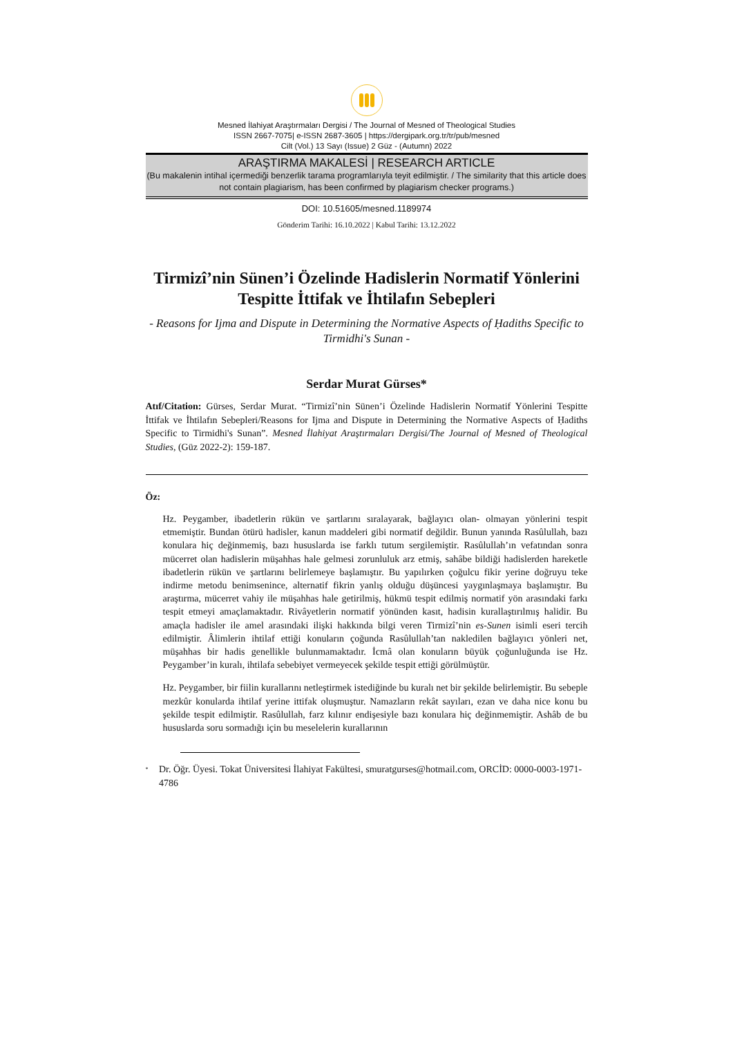Mesned İlahiyat Araştırmaları Dergisi / The Journal of Mesned of Theological Studies
ISSN 2667-7075| e-ISSN 2687-3605 | https://dergipark.org.tr/tr/pub/mesned
Cilt (Vol.) 13 Sayı (Issue) 2 Güz - (Autumn) 2022
ARAŞTIRMA MAKALESİ | RESEARCH ARTICLE
(Bu makalenin intihal içermediği benzerlik tarama programlarıyla teyit edilmiştir. / The similarity that this article does not contain plagiarism, has been confirmed by plagiarism checker programs.)
DOI: 10.51605/mesned.1189974
Gönderim Tarihi: 16.10.2022 | Kabul Tarihi: 13.12.2022
Tirmizî’nin Sünen’i Özelinde Hadislerin Normatif Yönlerini Tespitte İttifak ve İhtilafın Sebepleri
- Reasons for Ijma and Dispute in Determining the Normative Aspects of Ḥadiths Specific to Tirmidhi's Sunan -
Serdar Murat Gürses*
Atıf/Citation: Gürses, Serdar Murat. “Tirmizî’nin Sünen’i Özelinde Hadislerin Normatif Yönlerini Tespitte İttifak ve İhtilafın Sebepleri/Reasons for Ijma and Dispute in Determining the Normative Aspects of Ḥadiths Specific to Tirmidhi's Sunan”. Mesned İlahiyat Araştırmaları Dergisi/The Journal of Mesned of Theological Studies, (Güz 2022-2): 159-187.
Öz:
Hz. Peygamber, ibadetlerin rükün ve şartlarını sıralayarak, bağlayıcı olan- olmayan yönlerini tespit etmemiştir. Bundan ötürü hadisler, kanun maddeleri gibi normatif değildir. Bunun yanında Rasûlullah, bazı konulara hiç değinmemiş, bazı hususlarda ise farklı tutum sergilemiştir. Rasûlullah’ın vefatından sonra mücerret olan hadislerin müşahhas hale gelmesi zorunluluk arz etmiş, sahâbe bildiği hadislerden hareketle ibadetlerin rükün ve şartlarını belirlemeye başlamıştır. Bu yapılırken çoğulcu fikir yerine doğruyu teke indirme metodu benimsenince, alternatif fikrin yanlış olduğu düşüncesi yaygınlaşmaya başlamıştır. Bu araştırma, mücerret vahiy ile müşahhas hale getirilmiş, hükmü tespit edilmiş normatif yön arasındaki farkı tespit etmeyi amaçlamaktadır. Rivâyetlerin normatif yönünden kasıt, hadisin kurallaştırılmış halidir. Bu amaçla hadisler ile amel arasındaki ilişki hakkında bilgi veren Tirmizî’nin es-Sunen isimli eseri tercih edilmiştir. Âlimlerin ihtilaf ettiği konuların çoğunda Rasûlullah’tan nakledilen bağlayıcı yönleri net, müşahhas bir hadis genellikle bulunmamaktadır. İcmâ olan konuların büyük çoğunluğunda ise Hz. Peygamber’in kuralı, ihtilafa sebebiyet vermeyecek şekilde tespit ettiği görülmüştür.
Hz. Peygamber, bir fiilin kurallarını netleştirmek istediğinde bu kuralı net bir şekilde belirlemiştir. Bu sebeple mezkûr konularda ihtilaf yerine ittifak oluşmuştur. Namazların rekât sayıları, ezan ve daha nice konu bu şekilde tespit edilmiştir. Rasûlullah, farz kılınır endişesiyle bazı konulara hiç değinmemiştir. Ashâb de bu hususlarda soru sormadığı için bu meselelerin kurallarının
<sup>*</sup> Dr. Öğr. Üyesi. Tokat Üniversitesi İlahiyat Fakültesi, smuratgurses@hotmail.com, ORCİD: 0000-0003-1971-4786